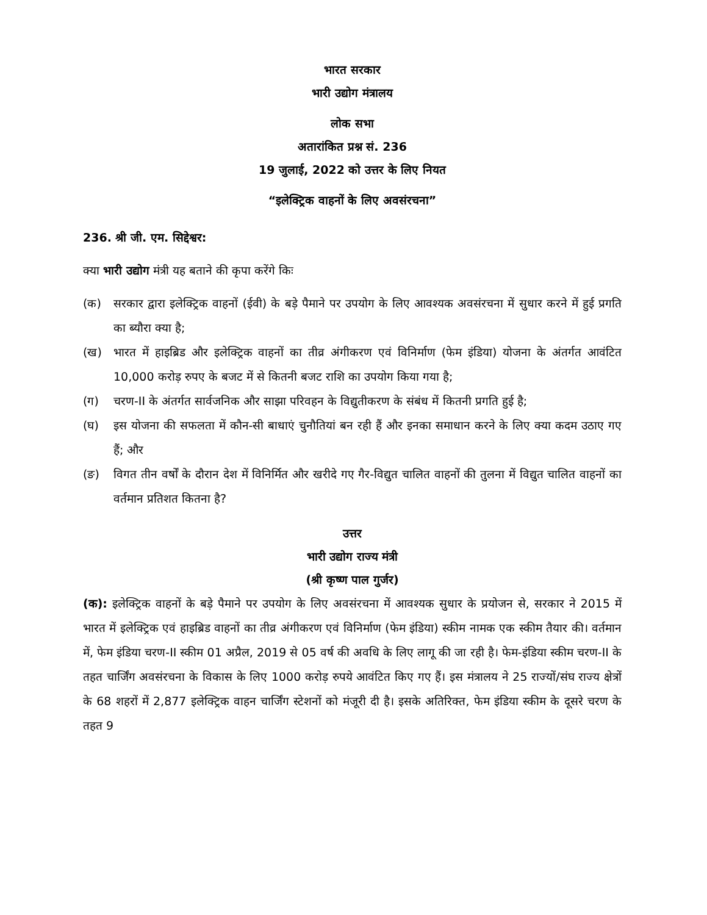भारत सरकार
भारी उद्योग मंत्रालय
लोक सभा
अतारांकित प्रश्न सं. 236
19 जुलाई, 2022 को उत्तर के लिए नियत
“इलेक्ट्रिक वाहनों के लिए अवसंरचना”
236. श्री जी. एम. सिद्देश्वर:
क्या भारी उद्योग मंत्री यह बताने की कृपा करेंगे किः
(क) सरकार द्वारा इलेक्ट्रिक वाहनों (ईवी) के बड़े पैमाने पर उपयोग के लिए आवश्यक अवसंरचना में सुधार करने में हुई प्रगति का ब्यौरा क्या है;
(ख) भारत में हाइब्रिड और इलेक्ट्रिक वाहनों का तीव्र अंगीकरण एवं विनिर्माण (फेम इंडिया) योजना के अंतर्गत आवंटित 10,000 करोड़ रुपए के बजट में से कितनी बजट राशि का उपयोग किया गया है;
(ग) चरण-II के अंतर्गत सार्वजनिक और साझा परिवहन के विद्युतीकरण के संबंध में कितनी प्रगति हुई है;
(घ) इस योजना की सफलता में कौन-सी बाधाएं चुनौतियां बन रही हैं और इनका समाधान करने के लिए क्या कदम उठाए गए हैं; और
(ङ) विगत तीन वर्षों के दौरान देश में विनिर्मित और खरीदे गए गैर-विद्युत चालित वाहनों की तुलना में विद्युत चालित वाहनों का वर्तमान प्रतिशत कितना है?
उत्तर
भारी उद्योग राज्य मंत्री
(श्री कृष्ण पाल गुर्जर)
(क): इलेक्ट्रिक वाहनों के बड़े पैमाने पर उपयोग के लिए अवसंरचना में आवश्यक सुधार के प्रयोजन से, सरकार ने 2015 में भारत में इलेक्ट्रिक एवं हाइब्रिड वाहनों का तीव्र अंगीकरण एवं विनिर्माण (फेम इंडिया) स्कीम नामक एक स्कीम तैयार की। वर्तमान में, फेम इंडिया चरण-II स्कीम 01 अप्रैल, 2019 से 05 वर्ष की अवधि के लिए लागू की जा रही है। फेम-इंडिया स्कीम चरण-II के तहत चार्जिंग अवसंरचना के विकास के लिए 1000 करोड़ रुपये आवंटित किए गए हैं। इस मंत्रालय ने 25 राज्यों/संघ राज्य क्षेत्रों के 68 शहरों में 2,877 इलेक्ट्रिक वाहन चार्जिंग स्टेशनों को मंजूरी दी है। इसके अतिरिक्त, फेम इंडिया स्कीम के दूसरे चरण के तहत 9